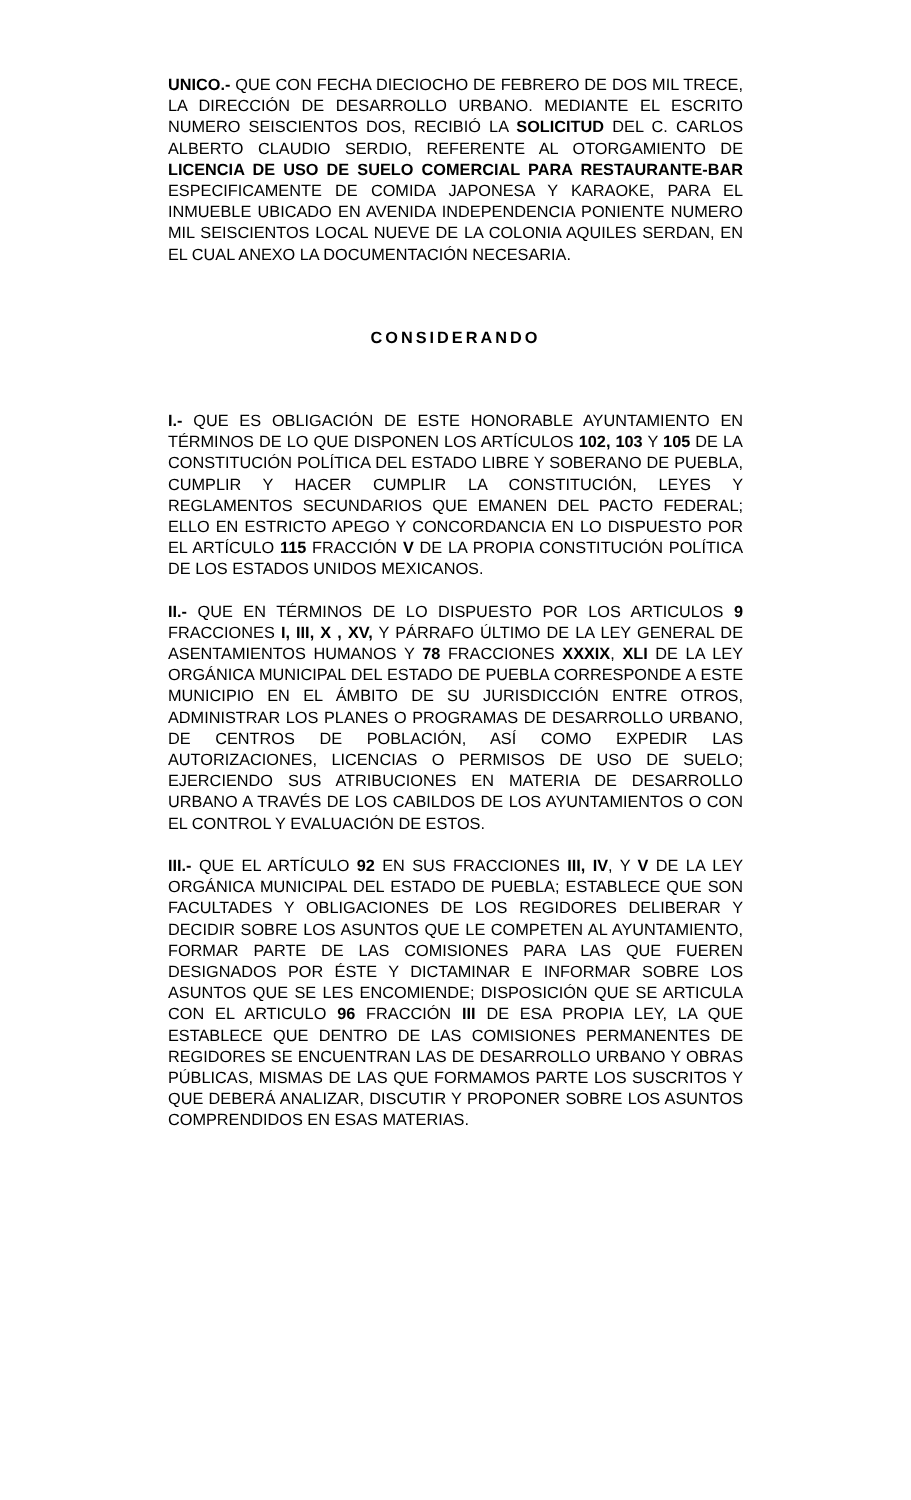UNICO.- QUE CON FECHA DIECIOCHO DE FEBRERO DE DOS MIL TRECE, LA DIRECCIÓN DE DESARROLLO URBANO. MEDIANTE EL ESCRITO NUMERO SEISCIENTOS DOS, RECIBIÓ LA SOLICITUD DEL C. CARLOS ALBERTO CLAUDIO SERDIO, REFERENTE AL OTORGAMIENTO DE LICENCIA DE USO DE SUELO COMERCIAL PARA RESTAURANTE-BAR ESPECIFICAMENTE DE COMIDA JAPONESA Y KARAOKE, PARA EL INMUEBLE UBICADO EN AVENIDA INDEPENDENCIA PONIENTE NUMERO MIL SEISCIENTOS LOCAL NUEVE DE LA COLONIA AQUILES SERDAN, EN EL CUAL ANEXO LA DOCUMENTACIÓN NECESARIA.
CONSIDERANDO
I.- QUE ES OBLIGACIÓN DE ESTE HONORABLE AYUNTAMIENTO EN TÉRMINOS DE LO QUE DISPONEN LOS ARTÍCULOS 102, 103 Y 105 DE LA CONSTITUCIÓN POLÍTICA DEL ESTADO LIBRE Y SOBERANO DE PUEBLA, CUMPLIR Y HACER CUMPLIR LA CONSTITUCIÓN, LEYES Y REGLAMENTOS SECUNDARIOS QUE EMANEN DEL PACTO FEDERAL; ELLO EN ESTRICTO APEGO Y CONCORDANCIA EN LO DISPUESTO POR EL ARTÍCULO 115 FRACCIÓN V DE LA PROPIA CONSTITUCIÓN POLÍTICA DE LOS ESTADOS UNIDOS MEXICANOS.
II.- QUE EN TÉRMINOS DE LO DISPUESTO POR LOS ARTICULOS 9 FRACCIONES I, III, X , XV, Y PÁRRAFO ÚLTIMO DE LA LEY GENERAL DE ASENTAMIENTOS HUMANOS Y 78 FRACCIONES XXXIX, XLI DE LA LEY ORGÁNICA MUNICIPAL DEL ESTADO DE PUEBLA CORRESPONDE A ESTE MUNICIPIO EN EL ÁMBITO DE SU JURISDICCIÓN ENTRE OTROS, ADMINISTRAR LOS PLANES O PROGRAMAS DE DESARROLLO URBANO, DE CENTROS DE POBLACIÓN, ASÍ COMO EXPEDIR LAS AUTORIZACIONES, LICENCIAS O PERMISOS DE USO DE SUELO; EJERCIENDO SUS ATRIBUCIONES EN MATERIA DE DESARROLLO URBANO A TRAVÉS DE LOS CABILDOS DE LOS AYUNTAMIENTOS O CON EL CONTROL Y EVALUACIÓN DE ESTOS.
III.- QUE EL ARTÍCULO 92 EN SUS FRACCIONES III, IV, Y V DE LA LEY ORGÁNICA MUNICIPAL DEL ESTADO DE PUEBLA; ESTABLECE QUE SON FACULTADES Y OBLIGACIONES DE LOS REGIDORES DELIBERAR Y DECIDIR SOBRE LOS ASUNTOS QUE LE COMPETEN AL AYUNTAMIENTO, FORMAR PARTE DE LAS COMISIONES PARA LAS QUE FUEREN DESIGNADOS POR ÉSTE Y DICTAMINAR E INFORMAR SOBRE LOS ASUNTOS QUE SE LES ENCOMIENDE; DISPOSICIÓN QUE SE ARTICULA CON EL ARTICULO 96 FRACCIÓN III DE ESA PROPIA LEY, LA QUE ESTABLECE QUE DENTRO DE LAS COMISIONES PERMANENTES DE REGIDORES SE ENCUENTRAN LAS DE DESARROLLO URBANO Y OBRAS PÚBLICAS, MISMAS DE LAS QUE FORMAMOS PARTE LOS SUSCRITOS Y QUE DEBERÁ ANALIZAR, DISCUTIR Y PROPONER SOBRE LOS ASUNTOS COMPRENDIDOS EN ESAS MATERIAS.